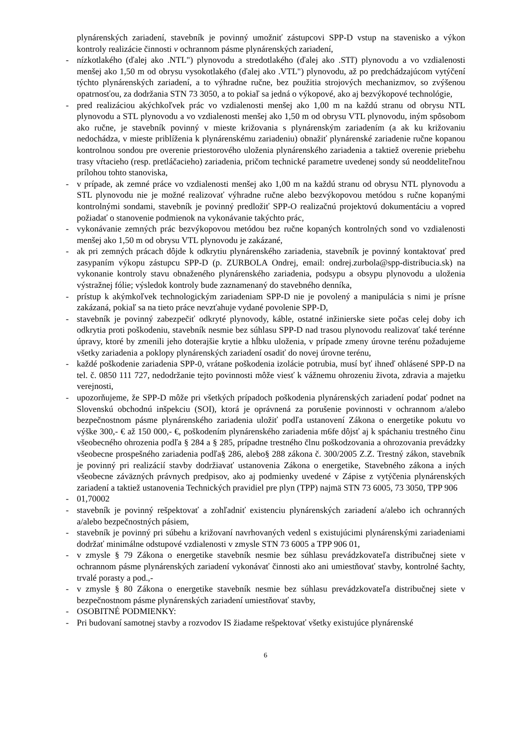plynárenských zariadení, stavebník je povinný umožniť zástupcovi SPP-D vstup na stavenisko a výkon kontroly realizácie činnosti v ochrannom pásme plynárenských zariadení,
- nízkotlakého (ďalej ako .NTL") plynovodu a stredotlakého (ďalej ako .STľ) plynovodu a vo vzdialenosti menšej ako 1,50 m od obrysu vysokotlakého (ďalej ako .VTL") plynovodu, až po predchádzajúcom vytýčení týchto plynárenských zariadení, a to výhradne ručne, bez použitia strojových mechanizmov, so zvýšenou opatrnosťou, za dodržania STN 73 3050, a to pokiaľ sa jedná o výkopové, ako aj bezvýkopové technológie,
- pred realizáciou akýchkoľvek prác vo vzdialenosti menšej ako 1,00 m na každú stranu od obrysu NTL plynovodu a STL plynovodu a vo vzdialenosti menšej ako 1,50 m od obrysu VTL plynovodu, iným spôsobom ako ručne, je stavebník povinný v mieste križovania s plynárenským zariadením (a ak ku križovaniu nedochádza, v mieste priblíženia k plynárenskému zariadeniu) obnažiť plynárenské zariadenie ručne kopanou kontrolnou sondou pre overenie priestorového uloženia plynárenského zariadenia a taktiež overenie priebehu trasy vŕtacieho (resp. pretláčacieho) zariadenia, pričom technické parametre uvedenej sondy sú neoddeliteľnou prílohou tohto stanoviska,
- v prípade, ak zemné práce vo vzdialenosti menšej ako 1,00 m na každú stranu od obrysu NTL plynovodu a STL plynovodu nie je možné realizovať výhradne ručne alebo bezvýkopovou metódou s ručne kopanými kontrolnými sondami, stavebník je povinný predložiť SPP-O realizačnú projektovú dokumentáciu a vopred požiadať o stanovenie podmienok na vykonávanie takýchto prác,
- vykonávanie zemných prác bezvýkopovou metódou bez ručne kopaných kontrolných sond vo vzdialenosti menšej ako 1,50 m od obrysu VTL plynovodu je zakázané,
- ak pri zemných prácach dôjde k odkrytiu plynárenského zariadenia, stavebník je povinný kontaktovať pred zasypaním výkopu zástupcu SPP-D (p. ZURBOLA Ondrej, email: ondrej.zurbola@spp-distribucia.sk) na vykonanie kontroly stavu obnaženého plynárenského zariadenia, podsypu a obsypu plynovodu a uloženia výstražnej fólie; výsledok kontroly bude zaznamenaný do stavebného denníka,
- prístup k akýmkoľvek technologickým zariadeniam SPP-D nie je povolený a manipulácia s nimi je prísne zakázaná, pokiaľ sa na tieto práce nevzťahuje vydané povolenie SPP-D,
- stavebník je povinný zabezpečiť odkryté plynovody, káble, ostatné inžinierske siete počas celej doby ich odkrytia proti poškodeniu, stavebník nesmie bez súhlasu SPP-D nad trasou plynovodu realizovať také terénne úpravy, ktoré by zmenili jeho doterajšie krytie a hĺbku uloženia, v prípade zmeny úrovne terénu požadujeme všetky zariadenia a poklopy plynárenských zariadení osadiť do novej úrovne terénu,
- každé poškodenie zariadenia SPP-0, vrátane poškodenia izolácie potrubia, musí byť ihneď ohlásené SPP-D na tel. č. 0850 111 727, nedodržanie tejto povinnosti môže viesť k vážnemu ohrozeniu života, zdravia a majetku verejnosti,
- upozorňujeme, že SPP-D môže pri všetkých prípadoch poškodenia plynárenských zariadení podať podnet na Slovenskú obchodnú inšpekciu (SOI), ktorá je oprávnená za porušenie povinnosti v ochrannom a/alebo bezpečnostnom pásme plynárenského zariadenia uložiť podľa ustanovení Zákona o energetike pokutu vo výške 300,- € až 150 000,- €, poškodením plynárenského zariadenia m6fe dôjsť aj k spáchaniu trestného činu všeobecného ohrozenia podľa § 284 a § 285, prípadne trestného člnu poškodzovania a ohrozovania prevádzky všeobecne prospešného zariadenia podľa§ 286, alebo§ 288 zákona č. 300/2005 Z.Z. Trestný zákon, stavebník je povinný pri realizácií stavby dodržiavať ustanovenia Zákona o energetike, Stavebného zákona a iných všeobecne záväzných právnych predpisov, ako aj podmienky uvedené v Zápise z vytýčenia plynárenských zariadení a taktiež ustanovenia Technických pravidiel pre plyn (TPP) najmä STN 73 6005, 73 3050, TPP 906
- 01,70002
- stavebník je povinný rešpektovať a zohľadniť existenciu plynárenských zariadení a/alebo ich ochranných a/alebo bezpečnostných pásiem,
- stavebník je povinný pri súbehu a križovaní navrhovaných vedenl s existujúcimi plynárenskými zariadeniami dodržať minimálne odstupové vzdialenosti v zmysle STN 73 6005 a TPP 906 01,
- v zmysle § 79 Zákona o energetike stavebník nesmie bez súhlasu prevádzkovateľa distribučnej siete v ochrannom pásme plynárenských zariadení vykonávať činnosti ako ani umiestňovať stavby, kontrolné šachty, trvalé porasty a pod.,-
- v zmysle § 80 Zákona o energetike stavebník nesmie bez súhlasu prevádzkovateľa distribučnej siete v bezpečnostnom pásme plynárenských zariadení umiestňovať stavby,
- OSOBITNÉ PODMIENKY:
- Pri budovaní samotnej stavby a rozvodov IS žiadame rešpektovať všetky existujúce plynárenské
6